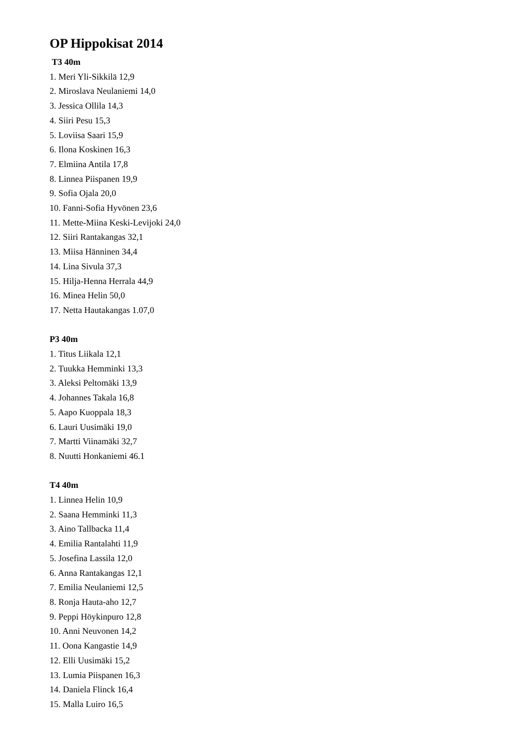OP Hippokisat 2014
T3 40m
1. Meri Yli-Sikkilä 12,9
2. Miroslava Neulaniemi 14,0
3. Jessica Ollila 14,3
4. Siiri Pesu 15,3
5. Loviisa Saari 15,9
6. Ilona Koskinen 16,3
7. Elmiina Antila 17,8
8. Linnea Piispanen 19,9
9. Sofia Ojala 20,0
10. Fanni-Sofia Hyvönen 23,6
11. Mette-Miina Keski-Levijoki 24,0
12. Siiri Rantakangas 32,1
13. Miisa Hänninen 34,4
14. Lina Sivula 37,3
15. Hilja-Henna Herrala 44,9
16. Minea Helin 50,0
17. Netta Hautakangas 1.07,0
P3 40m
1. Titus Liikala 12,1
2. Tuukka Hemminki 13,3
3. Aleksi Peltomäki 13,9
4. Johannes Takala 16,8
5. Aapo Kuoppala 18,3
6. Lauri Uusimäki 19,0
7. Martti Viinamäki 32,7
8. Nuutti Honkaniemi 46.1
T4 40m
1. Linnea Helin 10,9
2. Saana Hemminki 11,3
3. Aino Tallbacka 11,4
4. Emilia Rantalahti 11,9
5. Josefina Lassila 12,0
6. Anna Rantakangas 12,1
7. Emilia Neulaniemi 12,5
8. Ronja Hauta-aho 12,7
9. Peppi Höykinpuro 12,8
10. Anni Neuvonen 14,2
11. Oona Kangastie 14,9
12. Elli Uusimäki 15,2
13. Lumia Piispanen 16,3
14. Daniela Flinck 16,4
15. Malla Luiro 16,5